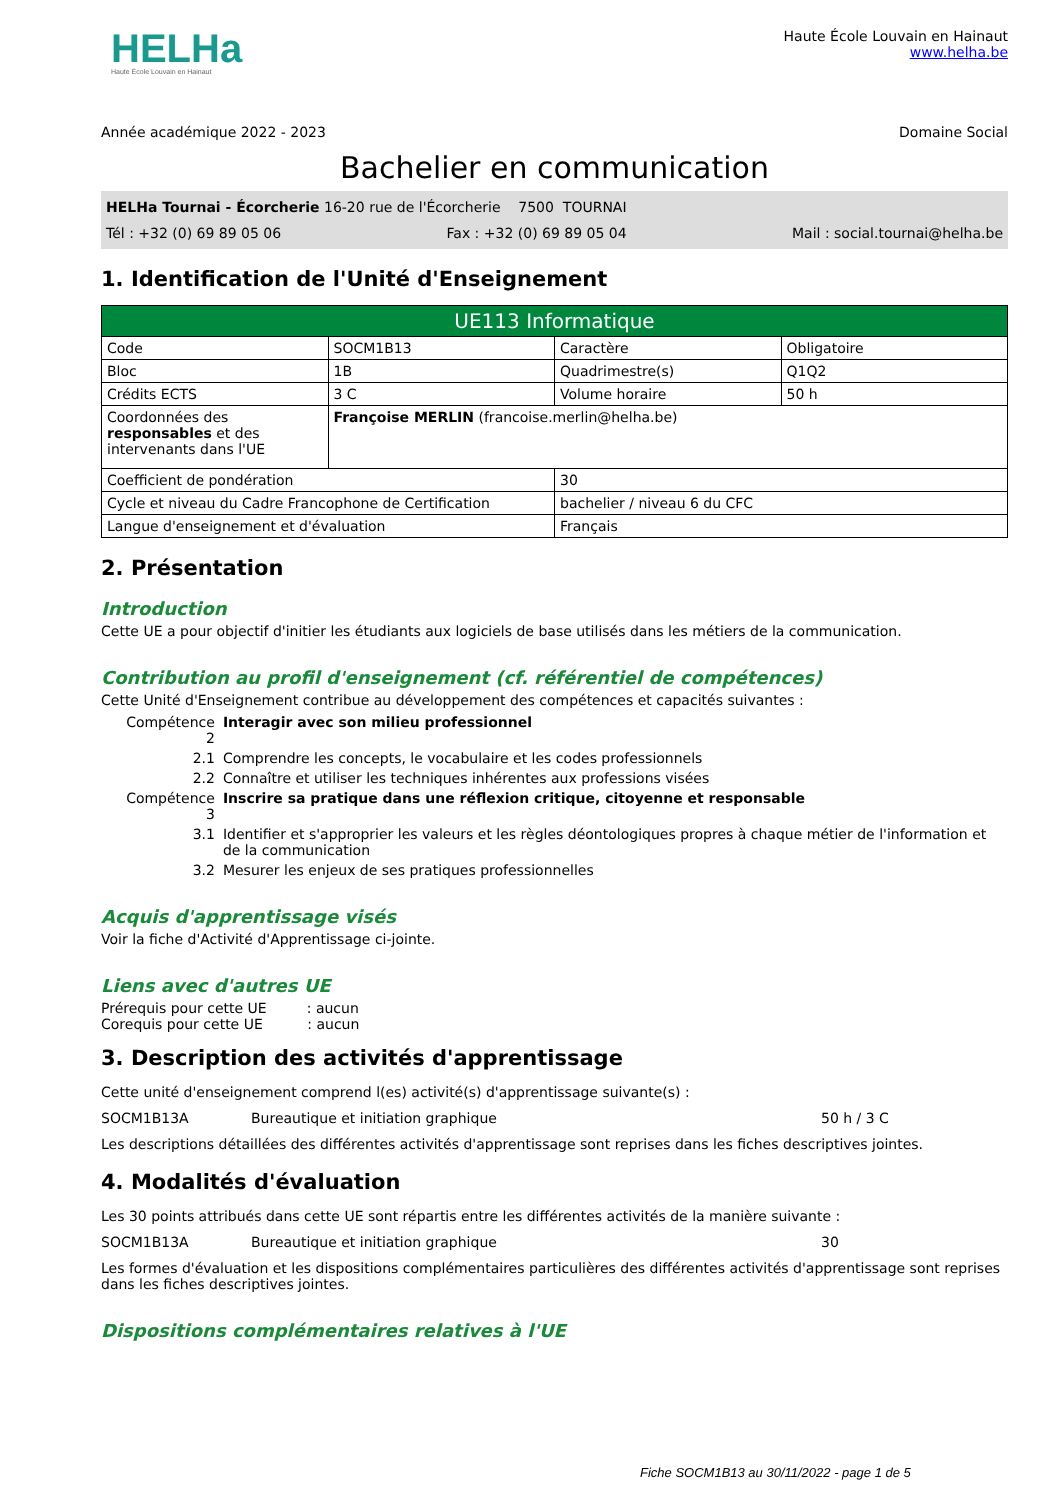HELHa
Haute École Louvain en Hainaut
Haute École Louvain en Hainaut
www.helha.be
Année académique 2022 - 2023 Domaine Social
Bachelier en communication
HELHa Tournai - Écorcherie 16-20 rue de l'Écorcherie 7500 TOURNAI
Tél : +32 (0) 69 89 05 06 Fax : +32 (0) 69 89 05 04 Mail : social.tournai@helha.be
1. Identification de l'Unité d'Enseignement
| UE113 Informatique | | | |
| Code | SOCM1B13 | Caractère | Obligatoire |
| Bloc | 1B | Quadrimestre(s) | Q1Q2 |
| Crédits ECTS | 3 C | Volume horaire | 50 h |
| Coordonnées des responsables et des intervenants dans l'UE | Françoise MERLIN (francoise.merlin@helha.be) | | |
| Coefficient de pondération | | 30 | |
| Cycle et niveau du Cadre Francophone de Certification | | bachelier / niveau 6 du CFC | |
| Langue d'enseignement et d'évaluation | | Français | |
2. Présentation
Introduction
Cette UE a pour objectif d'initier les étudiants aux logiciels de base utilisés dans les métiers de la communication.
Contribution au profil d'enseignement (cf. référentiel de compétences)
Cette Unité d'Enseignement contribue au développement des compétences et capacités suivantes :
| Compétence 2 | Interagir avec son milieu professionnel |
| 2.1 | Comprendre les concepts, le vocabulaire et les codes professionnels |
| 2.2 | Connaître et utiliser les techniques inhérentes aux professions visées |
| Compétence 3 | Inscrire sa pratique dans une réflexion critique, citoyenne et responsable |
| 3.1 | Identifier et s'approprier les valeurs et les règles déontologiques propres à chaque métier de l'information et de la communication |
| 3.2 | Mesurer les enjeux de ses pratiques professionnelles |
Acquis d'apprentissage visés
Voir la fiche d'Activité d'Apprentissage ci-jointe.
Liens avec d'autres UE
Prérequis pour cette UE : aucun
Corequis pour cette UE : aucun
3. Description des activités d'apprentissage
Cette unité d'enseignement comprend l(es) activité(s) d'apprentissage suivante(s) :
SOCM1B13A Bureautique et initiation graphique 50 h / 3 C
Les descriptions détaillées des différentes activités d'apprentissage sont reprises dans les fiches descriptives jointes.
4. Modalités d'évaluation
Les 30 points attribués dans cette UE sont répartis entre les différentes activités de la manière suivante :
SOCM1B13A Bureautique et initiation graphique 30
Les formes d'évaluation et les dispositions complémentaires particulières des différentes activités d'apprentissage sont reprises dans les fiches descriptives jointes.
Dispositions complémentaires relatives à l'UE
Fiche SOCM1B13 au 30/11/2022 - page 1 de 5